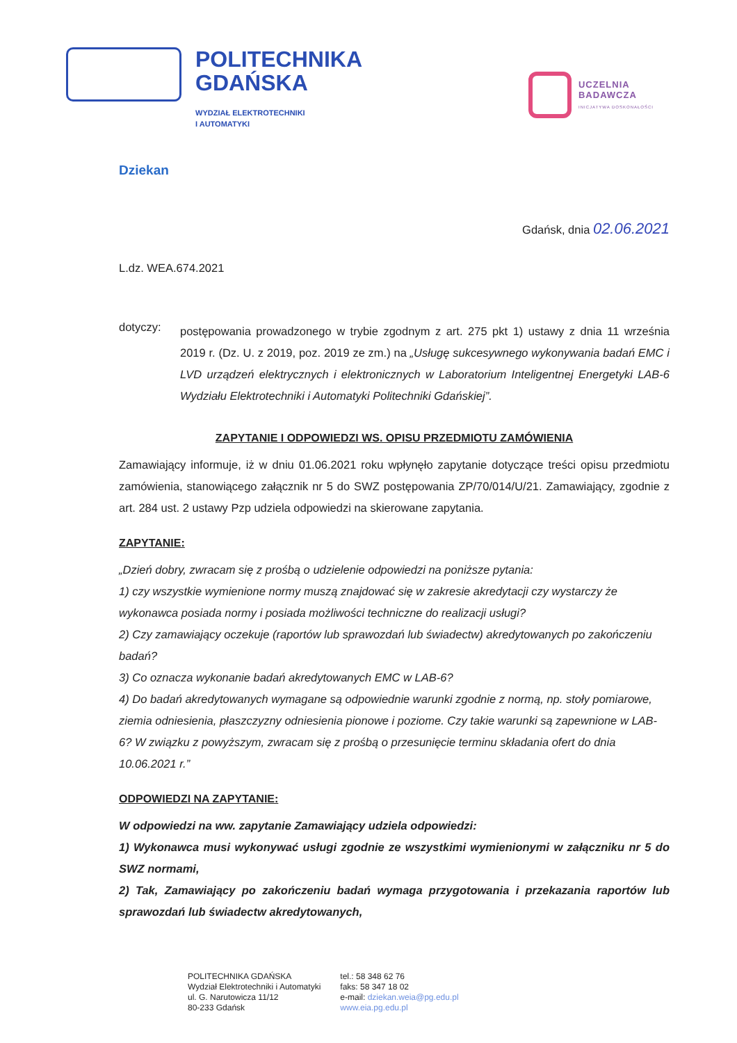POLITECHNIKA
GDAŃSKA
WYDZIAŁ ELEKTROTECHNIKI
I AUTOMATYKI
UCZELNIA
BADAWCZA
INICJATYWA DOSKONAŁOŚCI
Dziekan
Gdańsk, dnia 02.06.2021
L.dz. WEA.674.2021
dotyczy:
postępowania prowadzonego w trybie zgodnym z art. 275 pkt 1) ustawy z dnia 11 września 2019 r. (Dz. U. z 2019, poz. 2019 ze zm.) na „Usługę sukcesywnego wykonywania badań EMC i LVD urządzeń elektrycznych i elektronicznych w Laboratorium Inteligentnej Energetyki LAB-6 Wydziału Elektrotechniki i Automatyki Politechniki Gdańskiej”.
ZAPYTANIE I ODPOWIEDZI WS. OPISU PRZEDMIOTU ZAMÓWIENIA
Zamawiający informuje, iż w dniu 01.06.2021 roku wpłynęło zapytanie dotyczące treści opisu przedmiotu zamówienia, stanowiącego załącznik nr 5 do SWZ postępowania ZP/70/014/U/21. Zamawiający, zgodnie z art. 284 ust. 2 ustawy Pzp udziela odpowiedzi na skierowane zapytania.
ZAPYTANIE:
„Dzień dobry, zwracam się z prośbą o udzielenie odpowiedzi na poniższe pytania:
1) czy wszystkie wymienione normy muszą znajdować się w zakresie akredytacji czy wystarczy że wykonawca posiada normy i posiada możliwości techniczne do realizacji usługi?
2) Czy zamawiający oczekuje (raportów lub sprawozdań lub świadectw) akredytowanych po zakończeniu badań?
3) Co oznacza wykonanie badań akredytowanych EMC w LAB-6?
4) Do badań akredytowanych wymagane są odpowiednie warunki zgodnie z normą, np. stoły pomiarowe, ziemia odniesienia, płaszczyzny odniesienia pionowe i poziome. Czy takie warunki są zapewnione w LAB-6? W związku z powyższym, zwracam się z prośbą o przesunięcie terminu składania ofert do dnia 10.06.2021 r.”
ODPOWIEDZI NA ZAPYTANIE:
W odpowiedzi na ww. zapytanie Zamawiający udziela odpowiedzi:
1) Wykonawca musi wykonywać usługi zgodnie ze wszystkimi wymienionymi w załączniku nr 5 do SWZ normami,
2) Tak, Zamawiający po zakończeniu badań wymaga przygotowania i przekazania raportów lub sprawozdań lub świadectw akredytowanych,
POLITECHNIKA GDAŃSKA
Wydział Elektrotechniki i Automatyki
ul. G. Narutowicza 11/12
80-233 Gdańsk
tel.: 58 348 62 76
faks: 58 347 18 02
e-mail: dziekan.weia@pg.edu.pl
www.eia.pg.edu.pl